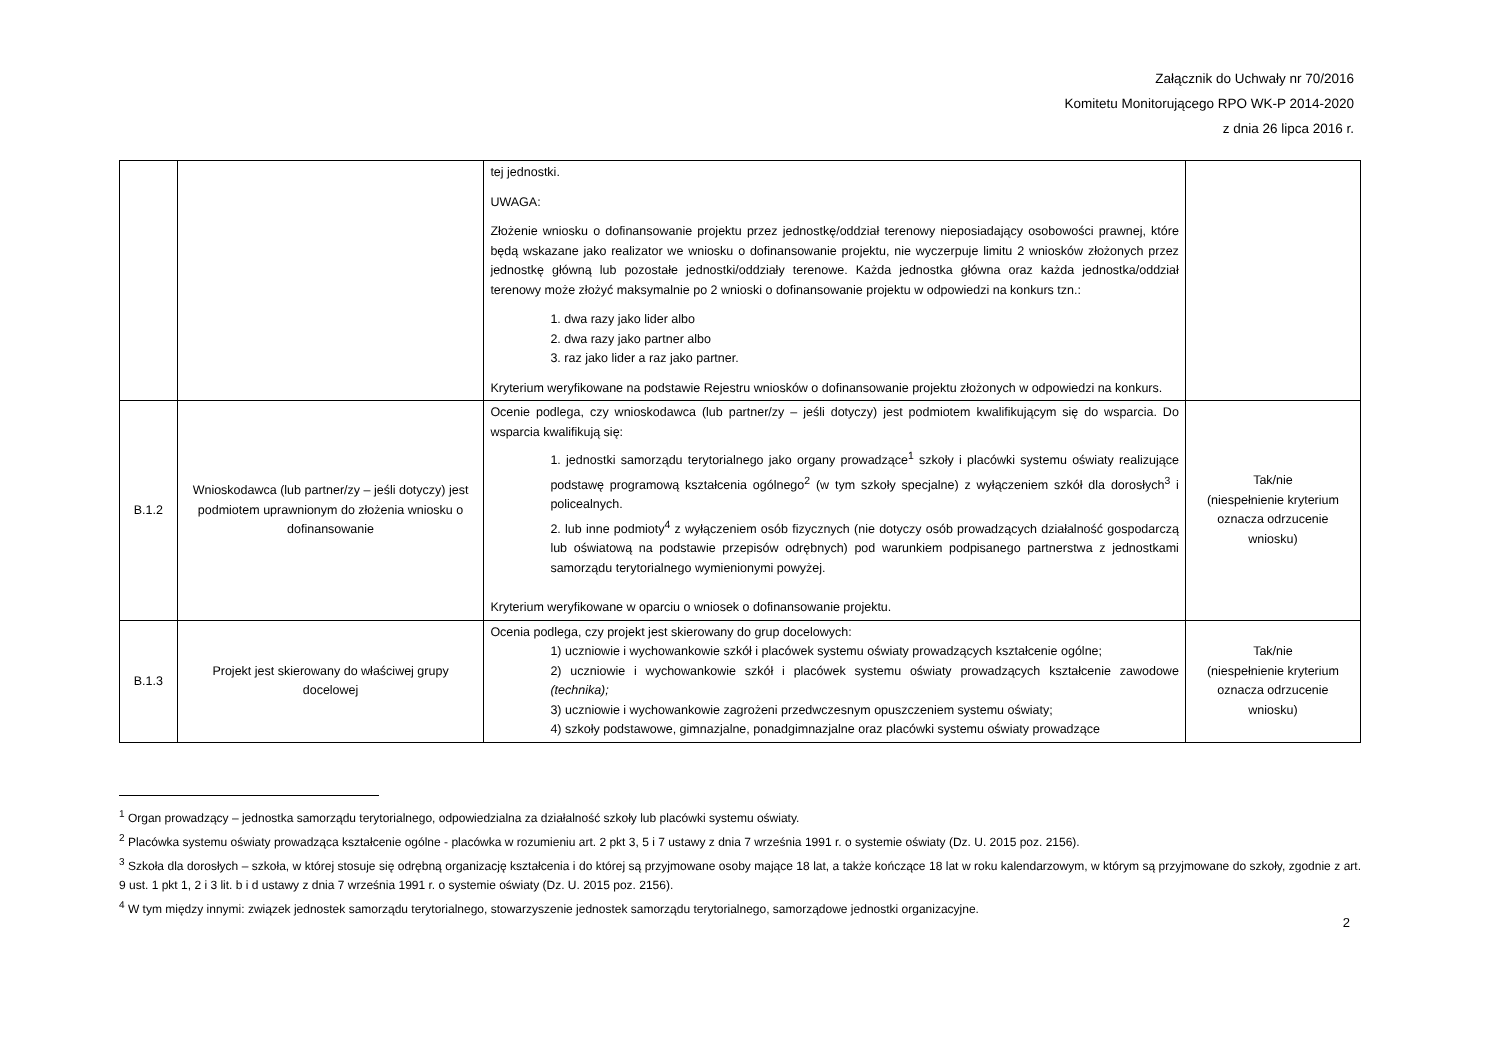Załącznik do Uchwały nr 70/2016
Komitetu Monitorującego RPO WK-P 2014-2020
z dnia 26 lipca 2016 r.
| | | tej jednostki. UWAGA: Złożenie wniosku o dofinansowanie projektu przez jednostkę/oddział terenowy nieposiadający osobowości prawnej, które będą wskazane jako realizator we wniosku o dofinansowanie projektu, nie wyczerpuje limitu 2 wniosków złożonych przez jednostkę główną lub pozostałe jednostki/oddziały terenowe. Każda jednostka główna oraz każda jednostka/oddział terenowy może złożyć maksymalnie po 2 wnioski o dofinansowanie projektu w odpowiedzi na konkurs tzn.: 1. dwa razy jako lider albo 2. dwa razy jako partner albo 3. raz jako lider a raz jako partner. Kryterium weryfikowane na podstawie Rejestru wniosków o dofinansowanie projektu złożonych w odpowiedzi na konkurs. | |
| B.1.2 | Wnioskodawca (lub partner/zy – jeśli dotyczy) jest podmiotem uprawnionym do złożenia wniosku o dofinansowanie | Ocenie podlega, czy wnioskodawca (lub partner/zy – jeśli dotyczy) jest podmiotem kwalifikującym się do wsparcia. Do wsparcia kwalifikują się: 1. jednostki samorządu terytorialnego jako organy prowadzące<sup>1</sup> szkoły i placówki systemu oświaty realizujące podstawę programową kształcenia ogólnego<sup>2</sup> (w tym szkoły specjalne) z wyłączeniem szkół dla dorosłych<sup>3</sup> i policealnych. 2. lub inne podmioty<sup>4</sup> z wyłączeniem osób fizycznych (nie dotyczy osób prowadzących działalność gospodarczą lub oświatową na podstawie przepisów odrębnych) pod warunkiem podpisanego partnerstwa z jednostkami samorządu terytorialnego wymienionymi powyżej. Kryterium weryfikowane w oparciu o wniosek o dofinansowanie projektu. | Tak/nie (niespełnienie kryterium oznacza odrzucenie wniosku) |
| B.1.3 | Projekt jest skierowany do właściwej grupy docelowej | Ocenia podlega, czy projekt jest skierowany do grup docelowych: 1) uczniowie i wychowankowie szkół i placówek systemu oświaty prowadzących kształcenie ogólne; 2) uczniowie i wychowankowie szkół i placówek systemu oświaty prowadzących kształcenie zawodowe (technika); 3) uczniowie i wychowankowie zagrożeni przedwczesnym opuszczeniem systemu oświaty; 4) szkoły podstawowe, gimnazjalne, ponadgimnazjalne oraz placówki systemu oświaty prowadzące | Tak/nie (niespełnienie kryterium oznacza odrzucenie wniosku) |
<sup>1</sup> Organ prowadzący – jednostka samorządu terytorialnego, odpowiedzialna za działalność szkoły lub placówki systemu oświaty.
<sup>2</sup> Placówka systemu oświaty prowadząca kształcenie ogólne - placówka w rozumieniu art. 2 pkt 3, 5 i 7 ustawy z dnia 7 września 1991 r. o systemie oświaty (Dz. U. 2015 poz. 2156).
<sup>3</sup> Szkoła dla dorosłych – szkoła, w której stosuje się odrębną organizację kształcenia i do której są przyjmowane osoby mające 18 lat, a także kończące 18 lat w roku kalendarzowym, w którym są przyjmowane do szkoły, zgodnie z art. 9 ust. 1 pkt 1, 2 i 3 lit. b i d ustawy z dnia 7 września 1991 r. o systemie oświaty (Dz. U. 2015 poz. 2156).
<sup>4</sup> W tym między innymi: związek jednostek samorządu terytorialnego, stowarzyszenie jednostek samorządu terytorialnego, samorządowe jednostki organizacyjne.
2